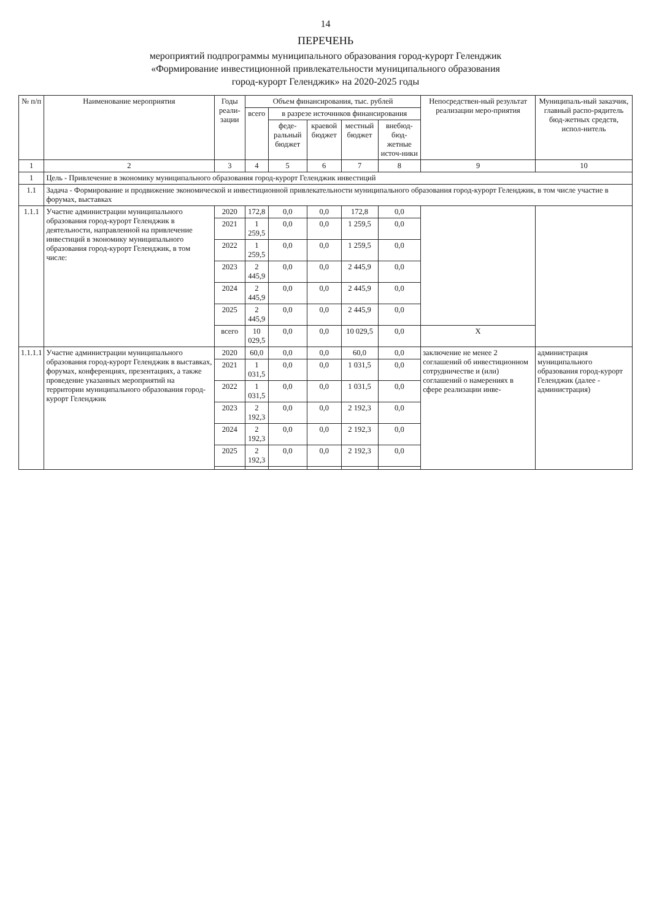14
ПЕРЕЧЕНЬ
мероприятий подпрограммы муниципального образования город-курорт Геленджик
«Формирование инвестиционной привлекательности муниципального образования
город-курорт Геленджик» на 2020-2025 годы
| № п/п | Наименование мероприятия | Годы реали-зации | Объем финансирования, тыс. рублей | | | | | Непосредствен-ный результат реализации меро-приятия | Муниципаль-ный заказчик, главный распо-рядитель бюд-жетных средств, испол-нитель |
| --- | --- | --- | --- | --- | --- | --- | --- | --- | --- |
| | | | всего | в разрезе источников финансирования | | | | | |
| | | | | феде-ральный бюджет | краевой бюджет | местный бюджет | внебюд-бюд-жетные источ-ники | | |
| 1 | 2 | 3 | 4 | 5 | 6 | 7 | 8 | 9 | 10 |
| 1 | Цель - Привлечение в экономику муниципального образования город-курорт Геленджик инвестиций | | | | | | | | |
| 1.1 | Задача - Формирование и продвижение экономической и инвестиционной привлекательности муниципального образования город-курорт Геленджик, в том числе участие в форумах, выставках | | | | | | | | |
| 1.1.1 | Участие администрации муниципального образования город-курорт Геленджик в деятельности, направленной на привлечение инвестиций в экономику муниципального образования город-курорт Геленджик, в том числе: | 2020 | 172,8 | 0,0 | 0,0 | 172,8 | 0,0 | | |
| | | 2021 | 1 259,5 | 0,0 | 0,0 | 1 259,5 | 0,0 | | |
| | | 2022 | 1 259,5 | 0,0 | 0,0 | 1 259,5 | 0,0 | | |
| | | 2023 | 2 445,9 | 0,0 | 0,0 | 2 445,9 | 0,0 | | |
| | | 2024 | 2 445,9 | 0,0 | 0,0 | 2 445,9 | 0,0 | | |
| | | 2025 | 2 445,9 | 0,0 | 0,0 | 2 445,9 | 0,0 | | |
| | | всего | 10 029,5 | 0,0 | 0,0 | 10 029,5 | 0,0 | X | |
| 1.1.1.1 | Участие администрации муниципального образования город-курорт Геленджик в выставках, форумах, конференциях, презентациях, а также проведение указанных мероприятий на территории муниципального образования город-курорт Геленджик | 2020 | 60,0 | 0,0 | 0,0 | 60,0 | 0,0 | заключение не менее 2 соглашений об инвестиционном сотрудничестве и (или) соглашений о намерениях в сфере реализации инве- | администрация муниципального образования город-курорт Геленджик (далее - администрация) |
| | | 2021 | 1 031,5 | 0,0 | 0,0 | 1 031,5 | 0,0 | | |
| | | 2022 | 1 031,5 | 0,0 | 0,0 | 1 031,5 | 0,0 | | |
| | | 2023 | 2 192,3 | 0,0 | 0,0 | 2 192,3 | 0,0 | | |
| | | 2024 | 2 192,3 | 0,0 | 0,0 | 2 192,3 | 0,0 | | |
| | | 2025 | 2 192,3 | 0,0 | 0,0 | 2 192,3 | 0,0 | | |